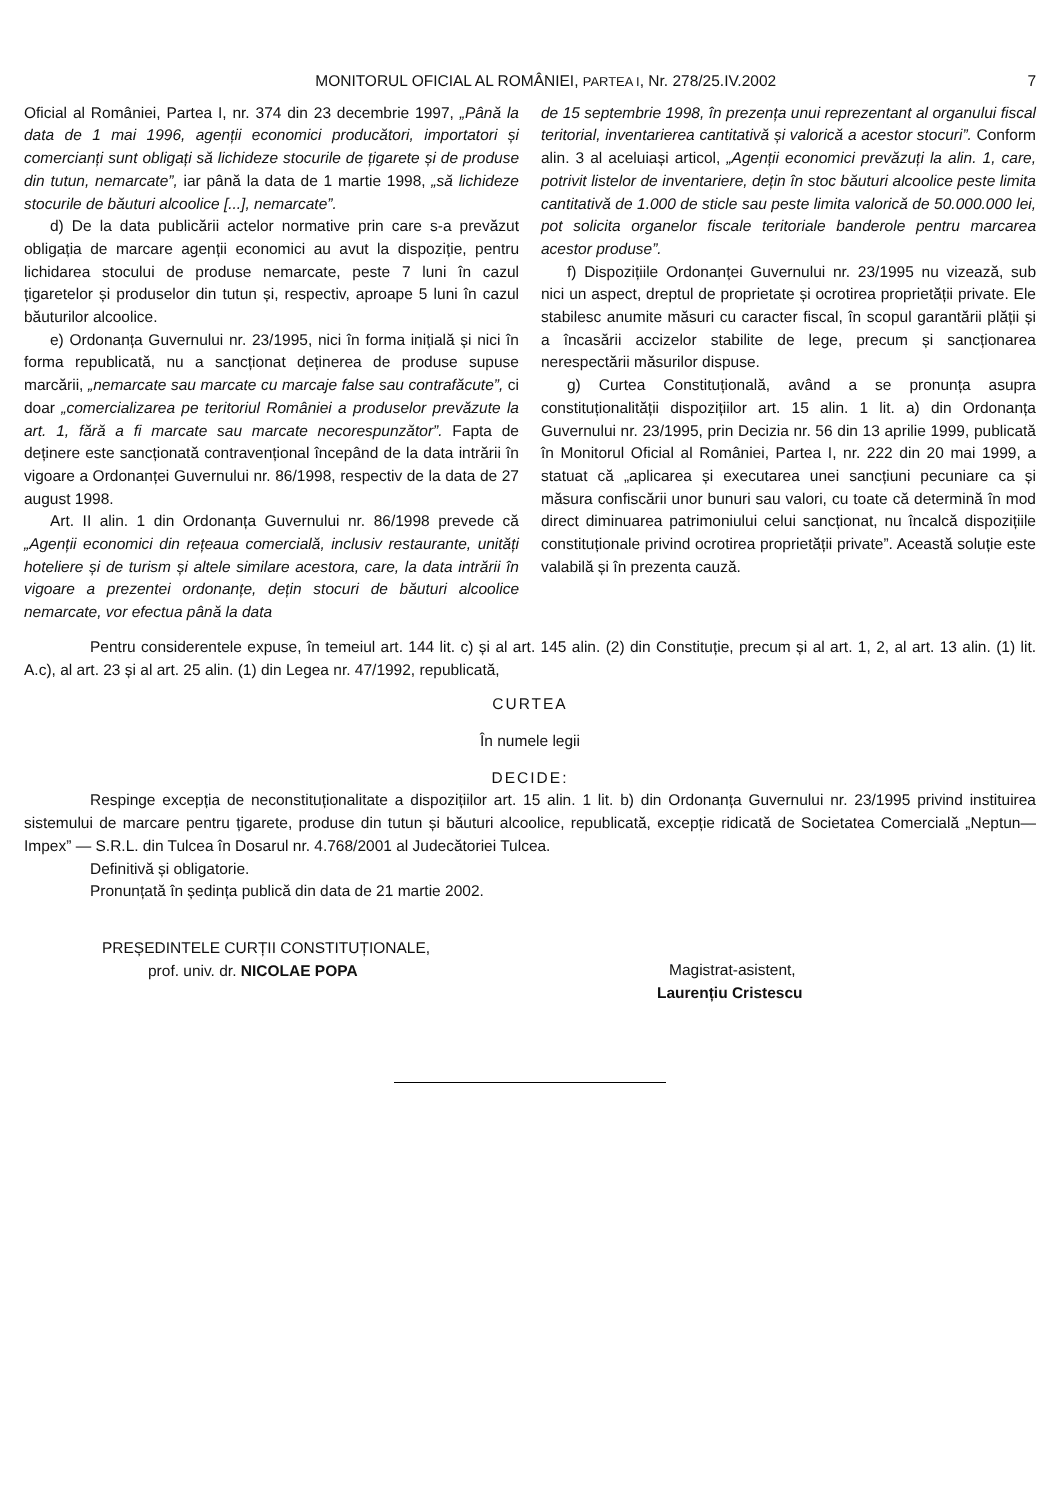MONITORUL OFICIAL AL ROMÂNIEI, PARTEA I, Nr. 278/25.IV.2002 7
Oficial al României, Partea I, nr. 374 din 23 decembrie 1997, „Până la data de 1 mai 1996, agenții economici producători, importatori și comercianți sunt obligați să lichideze stocurile de țigarete și de produse din tutun, nemarcate”, iar până la data de 1 martie 1998, „să lichideze stocurile de băuturi alcoolice [...], nemarcate”.
d) De la data publicării actelor normative prin care s-a prevăzut obligația de marcare agenții economici au avut la dispoziție, pentru lichidarea stocului de produse nemarcate, peste 7 luni în cazul țigaretelor și produselor din tutun și, respectiv, aproape 5 luni în cazul băuturilor alcoolice.
e) Ordonanța Guvernului nr. 23/1995, nici în forma inițială și nici în forma republicată, nu a sancționat deținerea de produse supuse marcării, „nemarcate sau marcate cu marcaje false sau contrafăcute”, ci doar „comercializarea pe teritoriul României a produselor prevăzute la art. 1, fără a fi marcate sau marcate necorespunzător”. Fapta de deținere este sancționată contravențional începând de la data intrării în vigoare a Ordonanței Guvernului nr. 86/1998, respectiv de la data de 27 august 1998.
Art. II alin. 1 din Ordonanța Guvernului nr. 86/1998 prevede că „Agenții economici din rețeaua comercială, inclusiv restaurante, unități hoteliere și de turism și altele similare acestora, care, la data intrării în vigoare a prezentei ordonanțe, dețin stocuri de băuturi alcoolice nemarcate, vor efectua până la data
de 15 septembrie 1998, în prezența unui reprezentant al organului fiscal teritorial, inventarierea cantitativă și valorică a acestor stocuri”. Conform alin. 3 al aceluiași articol, „Agenții economici prevăzuți la alin. 1, care, potrivit listelor de inventariere, dețin în stoc băuturi alcoolice peste limita cantitativă de 1.000 de sticle sau peste limita valorică de 50.000.000 lei, pot solicita organelor fiscale teritoriale banderole pentru marcarea acestor produse”.
f) Dispozițiile Ordonanței Guvernului nr. 23/1995 nu vizează, sub nici un aspect, dreptul de proprietate și ocrotirea proprietății private. Ele stabilesc anumite măsuri cu caracter fiscal, în scopul garantării plății și a încasării accizelor stabilite de lege, precum și sancționarea nerespectării măsurilor dispuse.
g) Curtea Constituțională, având a se pronunța asupra constituționalității dispozițiilor art. 15 alin. 1 lit. a) din Ordonanța Guvernului nr. 23/1995, prin Decizia nr. 56 din 13 aprilie 1999, publicată în Monitorul Oficial al României, Partea I, nr. 222 din 20 mai 1999, a statuat că „aplicarea și executarea unei sancțiuni pecuniare ca și măsura confiscării unor bunuri sau valori, cu toate că determină în mod direct diminuarea patrimoniului celui sancționat, nu încalcă dispozițiile constituționale privind ocrotirea proprietății private”. Această soluție este valabilă și în prezenta cauză.
Pentru considerentele expuse, în temeiul art. 144 lit. c) și al art. 145 alin. (2) din Constituție, precum și al art. 1, 2, al art. 13 alin. (1) lit. A.c), al art. 23 și al art. 25 alin. (1) din Legea nr. 47/1992, republicată,
CURTEA
În numele legii
DECIDE:
Respinge excepția de neconstituționalitate a dispozițiilor art. 15 alin. 1 lit. b) din Ordonanța Guvernului nr. 23/1995 privind instituirea sistemului de marcare pentru țigarete, produse din tutun și băuturi alcoolice, republicată, excepție ridicată de Societatea Comercială „Neptun—Impex” — S.R.L. din Tulcea în Dosarul nr. 4.768/2001 al Judecătoriei Tulcea.
Definitivă și obligatorie.
Pronunțată în ședința publică din data de 21 martie 2002.
PREȘEDINTELE CURȚII CONSTITUȚIONALE,
prof. univ. dr. NICOLAE POPA
Magistrat-asistent,
Laurențiu Cristescu